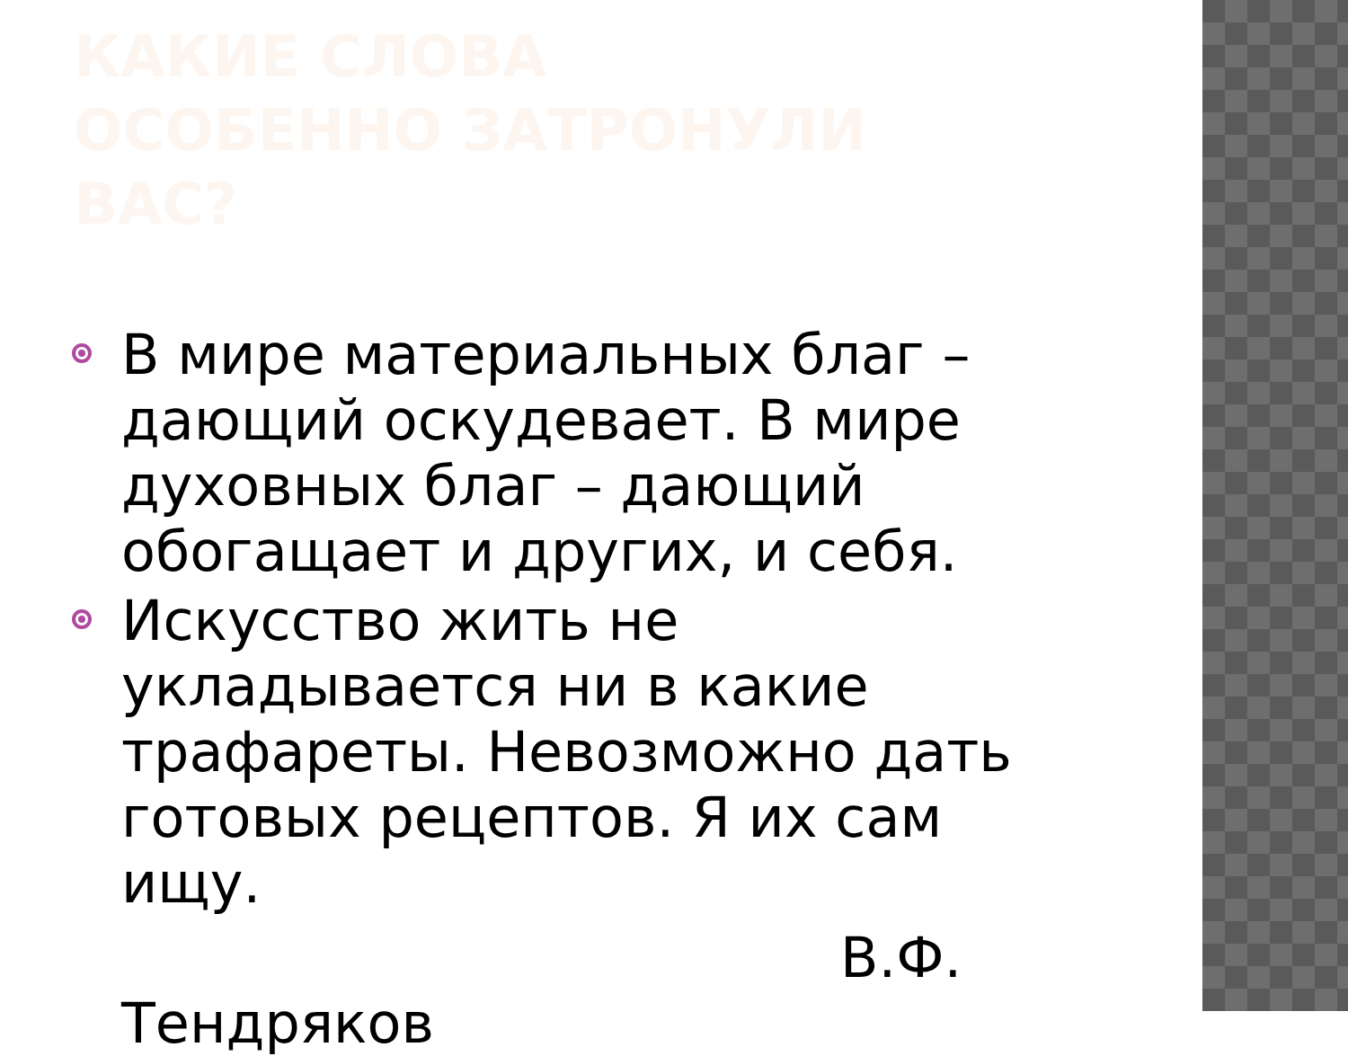КАКИЕ СЛОВА ОСОБЕННО ЗАТРОНУЛИ ВАС?
В мире материальных благ – дающий оскудевает. В мире духовных благ – дающий обогащает и других, и себя.
Искусство жить не укладывается ни в какие трафареты. Невозможно дать готовых рецептов. Я их сам ищу.
В.Ф.
Тендряков